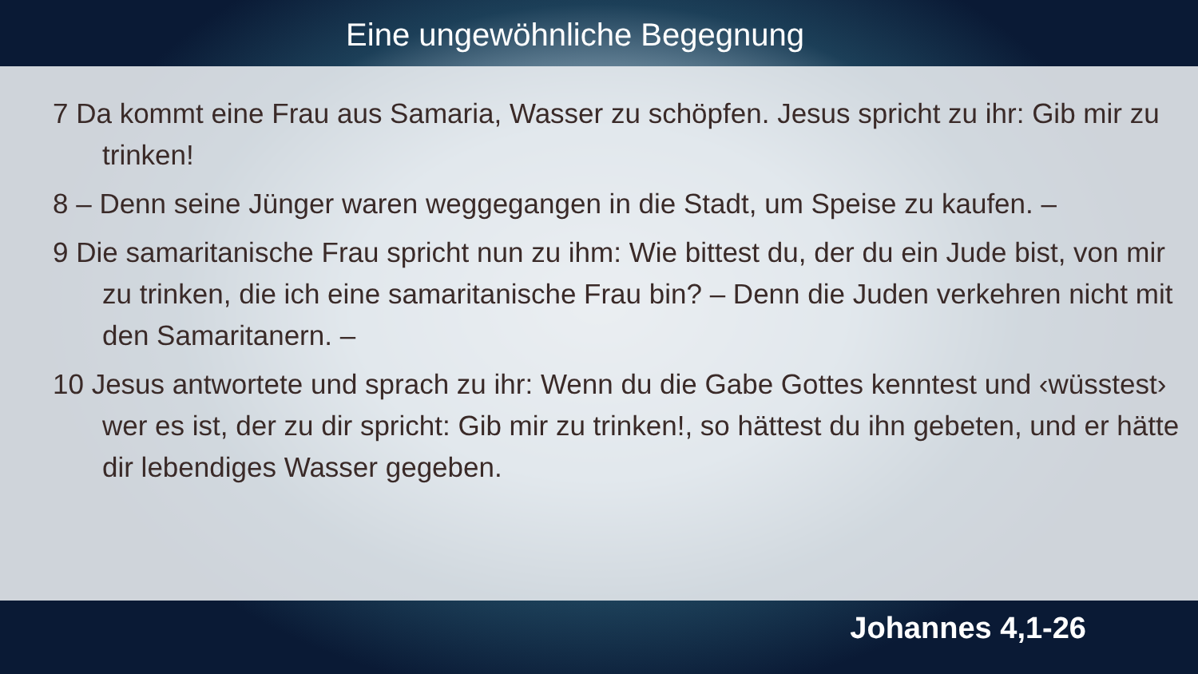Eine ungewöhnliche Begegnung
7 Da kommt eine Frau aus Samaria, Wasser zu schöpfen. Jesus spricht zu ihr: Gib mir zu trinken!
8 – Denn seine Jünger waren weggegangen in die Stadt, um Speise zu kaufen. –
9 Die samaritanische Frau spricht nun zu ihm: Wie bittest du, der du ein Jude bist, von mir zu trinken, die ich eine samaritanische Frau bin? – Denn die Juden verkehren nicht mit den Samaritanern. –
10 Jesus antwortete und sprach zu ihr: Wenn du die Gabe Gottes kenntest und ‹wüsstest› wer es ist, der zu dir spricht: Gib mir zu trinken!, so hättest du ihn gebeten, und er hätte dir lebendiges Wasser gegeben.
Johannes 4,1-26